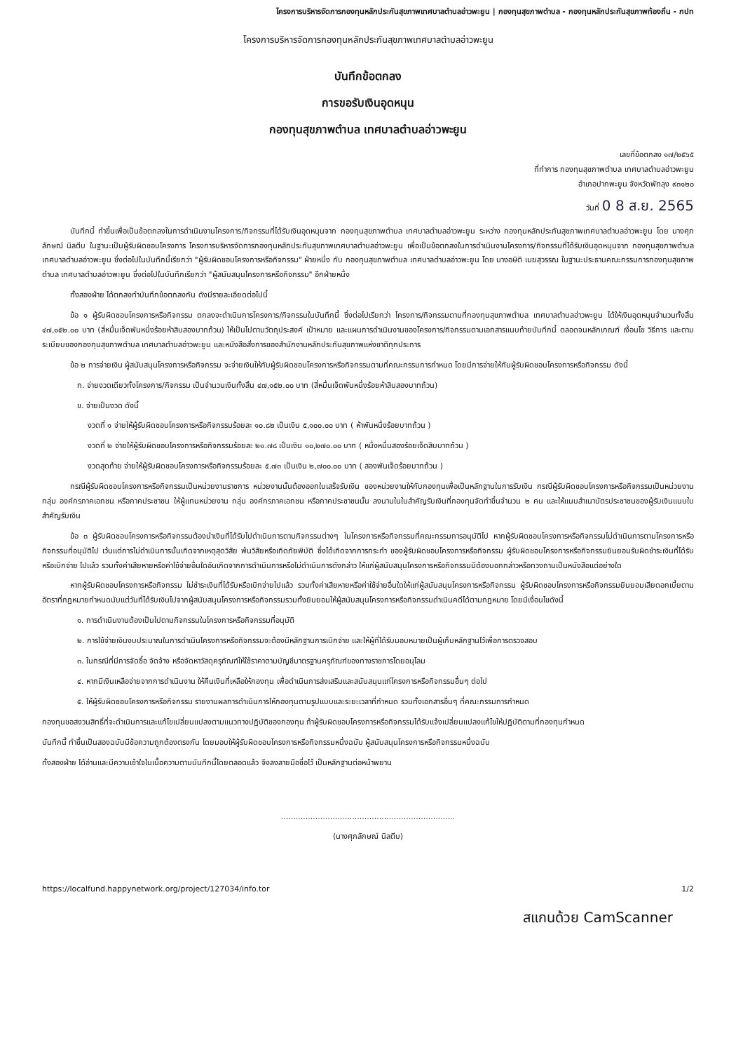โครงการบริหารจัดการกองทุนหลักประกันสุขภาพเทศบาลตำบลอ่าวพะยูน | กองทุนสุขภาพตำบล - กองทุนหลักประกันสุขภาพท้องถิ่น - กปท
โครงการบริหารจัดการกองทุนหลักประกันสุขภาพเทศบาลตำบลอ่าวพะยูน
บันทึกข้อตกลง
การขอรับเงินอุดหนุน
กองทุนสุขภาพตำบล เทศบาลตำบลอ่าวพะยูน
เลขที่ข้อตกลง ๑๗/๒๕๖๕
ที่ทำการ กองทุนสุขภาพตำบล เทศบาลตำบลอ่าวพะยูน
อำเภอปากพะยูน จังหวัดพัทลุง ๙๓๑๒๐
วันที่ 0 8 ส.ย. 2565
บันทึกนี้ ทำขึ้นเพื่อเป็นข้อตกลงในการดำเนินงานโครงการ/กิจกรรมที่ได้รับเงินอุดหนุนจาก กองทุนสุขภาพตำบล เทศบาลตำบลอ่าวพะยูน ระหว่าง กองทุนหลักประกันสุขภาพเทศบาลตำบลอ่าวพะยูน โดย นางศุภลักษณ์ นิลตีบ ในฐานะเป็นผู้รับผิดชอบโครงการ โครงการบริหารจัดการกองทุนหลักประกันสุขภาพเทศบาลตำบลอ่าวพะยูน เพื่อเป็นข้อตกลงในการดำเนินงานโครงการ/กิจกรรมที่ได้รับเงินอุดหนุนจาก กองทุนสุขภาพตำบล เทศบาลตำบลอ่าวพะยูน ซึ่งต่อไปในบันทึกนี้เรียกว่า "ผู้รับผิดชอบโครงการหรือกิจกรรม" ฝ่ายหนึ่ง กับ กองทุนสุขภาพตำบล เทศบาลตำบลอ่าวพะยูน โดย นางอษิติ เมฆสุวรรณ ในฐานะประธานคณะกรรมการกองทุนสุขภาพตำบล เทศบาลตำบลอ่าวพะยูน ซึ่งต่อไปในบันทึกเรียกว่า "ผู้สนับสนุนโครงการหรือกิจกรรม" อีกฝ่ายหนึ่ง
ทั้งสองฝ่าย ได้ตกลงทำบันทึกข้อตกลงกัน ดังมีรายละเอียดต่อไปนี้
ข้อ ๑ ผู้รับผิดชอบโครงการหรือกิจกรรม ตกลงจะดำเนินการโครงการ/กิจกรรมในบันทึกนี้ ซึ่งต่อไปเรียกว่า โครงการ/กิจกรรมตามที่กองทุนสุขภาพตำบล เทศบาลตำบลอ่าวพะยูน ได้ให้เงินอุดหนุนจำนวนทั้งสิ้น ๔๗,๑๕๒.๐๐ บาท (สี่หมื่นเจ็ดพันหนึ่งร้อยห้าสิบสองบาทถ้วน) ให้เป็นไปตามวัตถุประสงค์ เป้าหมาย และแผนการดำเนินงานของโครงการ/กิจกรรมตามเอกสารแนบท้ายบันทึกนี้ ตลอดจนหลักเกณฑ์ เงื่อนไข วิธีการ และตามระเบียบของกองทุนสุขภาพตำบล เทศบาลตำบลอ่าวพะยูน และหนังสือสั่งการของสำนักงานหลักประกันสุขภาพแห่งชาติทุกประการ
ข้อ ๒ การจ่ายเงิน ผู้สนับสนุนโครงการหรือกิจกรรม จะจ่ายเงินให้กับผู้รับผิดชอบโครงการหรือกิจกรรมตามที่คณะกรรมการกำหนด โดยมีการจ่ายให้กับผู้รับผิดชอบโครงการหรือกิจกรรม ดังนี้
ก. จ่ายงวดเดียวทั้งโครงการ/กิจกรรม เป็นจำนวนเงินทั้งสิ้น ๔๗,๑๕๒.๐๐ บาท (สี่หมื่นเจ็ดพันหนึ่งร้อยห้าสิบสองบาทถ้วน)
ข. จ่ายเป็นงวด ดังนี้
งวดที่ ๑ จ่ายให้ผู้รับผิดชอบโครงการหรือกิจกรรมร้อยละ ๑๐.๘๒ เป็นเงิน ๕,๑๐๐.๐๐ บาท ( ห้าพันหนึ่งร้อยบาทถ้วน )
งวดที่ ๒ จ่ายให้ผู้รับผิดชอบโครงการหรือกิจกรรมร้อยละ ๒๑.๗๘ เป็นเงิน ๑๐,๒๗๐.๐๐ บาท ( หนึ่งหมื่นสองร้อยเจ็ดสิบบาทถ้วน )
งวดสุดท้าย จ่ายให้ผู้รับผิดชอบโครงการหรือกิจกรรมร้อยละ ๕.๗๓ เป็นเงิน ๒,๗๐๐.๐๐ บาท ( สองพันเจ็ดร้อยบาทถ้วน )
กรณีผู้รับผิดชอบโครงการหรือกิจกรรมเป็นหน่วยงานราชการ หน่วยงานนั้นต้องออกใบเสร็จรับเงิน ของหน่วยงานให้กับกองทุนเพื่อเป็นหลักฐานในการรับเงิน กรณีผู้รับผิดชอบโครงการหรือกิจกรรมเป็นหน่วยงาน กลุ่ม องค์กรภาคเอกชน หรือภาคประชาชน ให้ผู้แทนหน่วยงาน กลุ่ม องค์กรภาคเอกชน หรือภาคประชาชนนั้น ลงนามในใบสำคัญรับเงินที่กองทุนจัดทำขึ้นจำนวน ๒ คน และให้แนบสำเนาบัตรประชาชนของผู้รับเงินแนบใบสำคัญรับเงิน
ข้อ ๓ ผู้รับผิดชอบโครงการหรือกิจกรรมต้องนำเงินที่ได้รับไปดำเนินการตามกิจกรรมต่างๆ ในโครงการหรือกิจกรรมที่คณะกรรมการอนุมัติไป หากผู้รับผิดชอบโครงการหรือกิจกรรมไม่ดำเนินการตามโครงการหรือกิจกรรมที่อนุมัติไป เว้นแต่การไม่ดำเนินการนั้นเกิดจากเหตุสุดวิสัย พ้นวิสัยหรือเกิดภัยพิบัติ ซึ่งได้เกิดจากการกระทำ ของผู้รับผิดชอบโครงการหรือกิจกรรม ผู้รับผิดชอบโครงการหรือกิจกรรมยินยอมรับผิดชำระเงินที่ได้รับหรือเบิกจ่าย ไปแล้ว รวมทั้งค่าเสียหายหรือค่าใช้จ่ายอื่นใดอันเกิดจากการดำเนินการหรือไม่ดำเนินการดังกล่าว ให้แก่ผู้สนับสนุนโครงการหรือกิจกรรมมิต้องบอกกล่าวหรือทวงถามเป็นหนังสือแต่อย่างใด
หากผู้รับผิดชอบโครงการหรือกิจกรรม ไม่ชำระเงินที่ได้รับหรือเบิกจ่ายไปแล้ว รวมทั้งค่าเสียหายหรือค่าใช้จ่ายอื่นใดให้แก่ผู้สนับสนุนโครงการหรือกิจกรรม ผู้รับผิดชอบโครงการหรือกิจกรรมยินยอมเสียดอกเบี้ยตามอัตราที่กฎหมายกำหนดนับแต่วันที่ได้รับเงินไปจากผู้สนับสนุนโครงการหรือกิจกรรมรวมทั้งยินยอมให้ผู้สนับสนุนโครงการหรือกิจกรรมดำเนินคดีได้ตามกฎหมาย โดยมีเงื่อนไขดังนี้
๑. การดำเนินงานต้องเป็นไปตามกิจกรรมในโครงการหรือกิจกรรมที่อนุมัติ
๒. การใช้จ่ายเงินงบประมาณในการดำเนินโครงการหรือกิจกรรมจะต้องมีหลักฐานการเบิกจ่าย และให้ผู้ที่ได้รับมอบหมายเป็นผู้เก็บหลักฐานไว้เพื่อการตรวจสอบ
๓. ในกรณีที่มีการจัดซื้อ จัดจ้าง หรือจัดหาวัสดุครุภัณฑ์ให้ใช้ราคาตามบัญชีมาตรฐานครุภัณฑ์ของทางราชการโดยอนุโลม
๔. หากมีเงินเหลือจ่ายจากการดำเนินงาน ให้คืนเงินที่เหลือให้กองทุน เพื่อดำเนินการส่งเสริมและสนับสนุนแก่โครงการหรือกิจกรรมอื่นๆ ต่อไป
๕. ให้ผู้รับผิดชอบโครงการหรือกิจกรรม รายงานผลการดำเนินการให้กองทุนตามรูปแบบและระยะเวลาที่กำหนด รวมทั้งเอกสารอื่นๆ ที่คณะกรรมการกำหนด
กองทุนขอสงวนสิทธิ์ที่จะดำเนินการและแก้ไขเปลี่ยนแปลงตามแนวทางปฏิบัติของกองทุน ถ้าผู้รับผิดชอบโครงการหรือกิจกรรมได้รับแจ้งเปลี่ยนแปลงแก้ไขให้ปฏิบัติตามที่กองทุนกำหนด
บันทึกนี้ ทำขึ้นเป็นสองฉบับมีข้อความถูกต้องตรงกัน โดยมอบให้ผู้รับผิดชอบโครงการหรือกิจกรรมหนึ่งฉบับ ผู้สนับสนุนโครงการหรือกิจกรรมหนึ่งฉบับ
ทั้งสองฝ่าย ได้อ่านและมีความเข้าใจในเนื้อความตามบันทึกนี้โดยตลอดแล้ว จึงลงลายมือชื่อไว้ เป็นหลักฐานต่อหน้าพยาน
.......................................................................
(นางศุภลักษณ์ นิลตีบ)
https://localfund.happynetwork.org/project/127034/info.tor 1/2
สแกนด้วย CamScanner